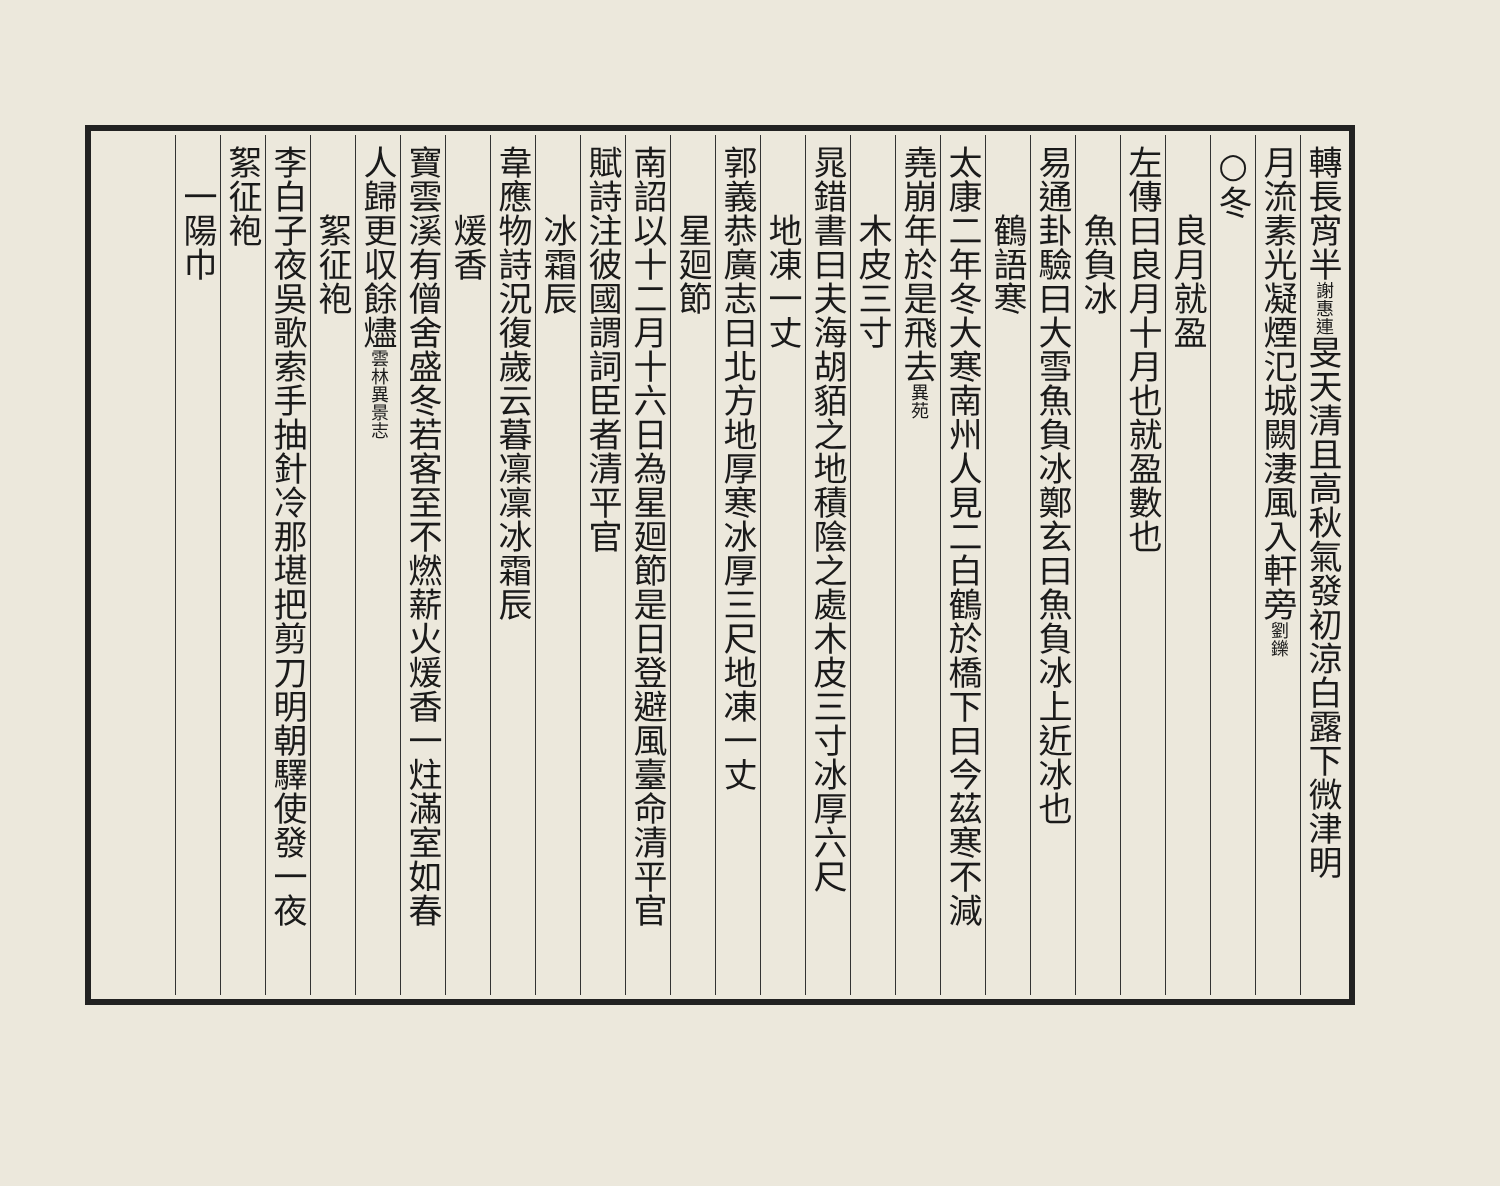轉長宵半謝惠連旻天清且高秋氣發初涼白露下微津明
月流素光凝煙氾城闕淒風入軒旁劉鑠
○冬
　　良月就盈
左傳曰良月十月也就盈數也
　　魚負冰
易通卦驗曰大雪魚負冰鄭玄曰魚負冰上近冰也
　　鶴語寒
太康二年冬大寒南州人見二白鶴於橋下曰今茲寒不減
堯崩年於是飛去異苑
　　木皮三寸
晁錯書曰夫海胡貊之地積陰之處木皮三寸冰厚六尺
　　地凍一丈
郭義恭廣志曰北方地厚寒冰厚三尺地凍一丈
　　星廻節
南詔以十二月十六日為星廻節是日登避風臺命清平官
賦詩注彼國謂詞臣者清平官
　　冰霜辰
韋應物詩況復歲云暮凜凜冰霜辰
　　煖香
寶雲溪有僧舍盛冬若客至不燃薪火煖香一炷滿室如春
人歸更収餘燼雲林異景志
　　絮征袍
李白子夜吳歌索手抽針冷那堪把剪刀明朝驛使發一夜
絮征袍
　一陽巾